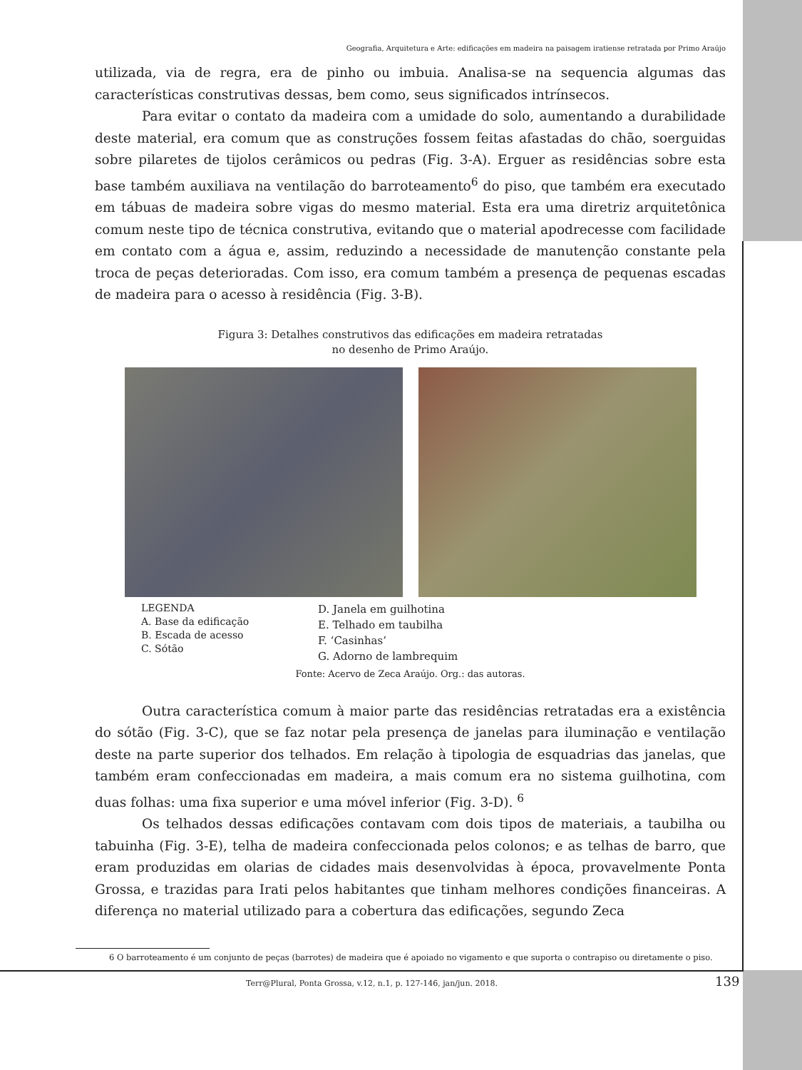Geografia, Arquitetura e Arte: edificações em madeira na paisagem iratiense retratada por Primo Araújo
utilizada, via de regra, era de pinho ou imbuia. Analisa-se na sequencia algumas das características construtivas dessas, bem como, seus significados intrínsecos.
Para evitar o contato da madeira com a umidade do solo, aumentando a durabilidade deste material, era comum que as construções fossem feitas afastadas do chão, soerguidas sobre pilaretes de tijolos cerâmicos ou pedras (Fig. 3-A). Erguer as residências sobre esta base também auxiliava na ventilação do barroteamento<sup>6</sup> do piso, que também era executado em tábuas de madeira sobre vigas do mesmo material. Esta era uma diretriz arquitetônica comum neste tipo de técnica construtiva, evitando que o material apodrecesse com facilidade em contato com a água e, assim, reduzindo a necessidade de manutenção constante pela troca de peças deterioradas. Com isso, era comum também a presença de pequenas escadas de madeira para o acesso à residência (Fig. 3-B).
Figura 3: Detalhes construtivos das edificações em madeira retratadas
no desenho de Primo Araújo.
LEGENDA
A. Base da edificação
B. Escada de acesso
C. Sótão
D. Janela em guilhotina
E. Telhado em taubilha
F. ‘Casinhas’
G. Adorno de lambrequim
Fonte: Acervo de Zeca Araújo. Org.: das autoras.
Outra característica comum à maior parte das residências retratadas era a existência do sótão (Fig. 3-C), que se faz notar pela presença de janelas para iluminação e ventilação deste na parte superior dos telhados. Em relação à tipologia de esquadrias das janelas, que também eram confeccionadas em madeira, a mais comum era no sistema guilhotina, com duas folhas: uma fixa superior e uma móvel inferior (Fig. 3-D). <sup>6</sup>
Os telhados dessas edificações contavam com dois tipos de materiais, a taubilha ou tabuinha (Fig. 3-E), telha de madeira confeccionada pelos colonos; e as telhas de barro, que eram produzidas em olarias de cidades mais desenvolvidas à época, provavelmente Ponta Grossa, e trazidas para Irati pelos habitantes que tinham melhores condições financeiras. A diferença no material utilizado para a cobertura das edificações, segundo Zeca
6 O barroteamento é um conjunto de peças (barrotes) de madeira que é apoiado no vigamento e que suporta o contrapiso ou diretamente o piso.
Terr@Plural, Ponta Grossa, v.12, n.1, p. 127-146, jan/jun. 2018. 139